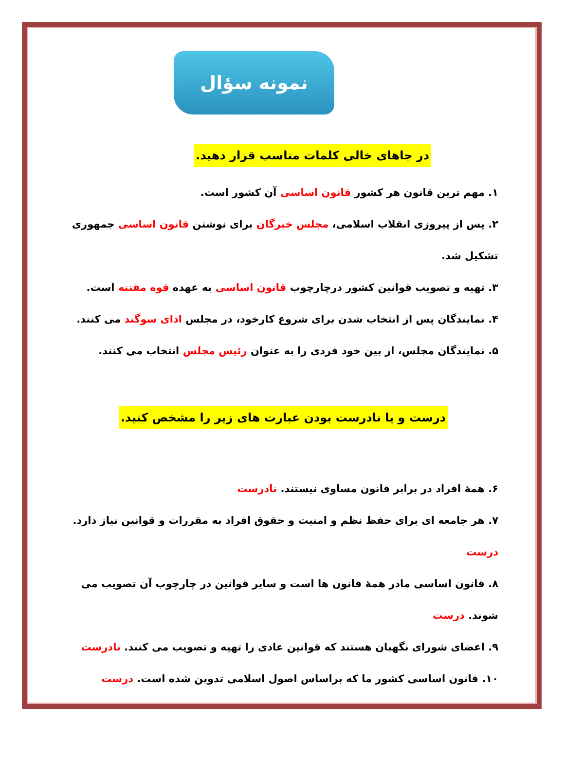نمونه سؤال
در جاهای خالی کلمات مناسب قرار دهید.
۱. مهم ترین قانون هر کشور قانون اساسی آن کشور است.
۲. پس از پیروزی انقلاب اسلامی، مجلس خبرگان برای نوشتن قانون اساسی جمهوری تشکیل شد.
۳. تهیه و تصویب قوانین کشور درچارچوب قانون اساسی به عهده قوه مقننه است.
۴. نمایندگان پس از انتخاب شدن برای شروع کارخود، در مجلس ادای سوگند می کنند.
۵. نمایندگان مجلس، از بین خود فردی را به عنوان رئیس مجلس انتخاب می کنند.
درست و یا نادرست بودن عبارت های زیر را مشخص کنید.
۶. همهٔ افراد در برابر قانون مساوی نیستند. نادرست
۷. هر جامعه ای برای حفظ نظم و امنیت و حقوق افراد به مقررات و قوانین نیاز دارد. درست
۸. قانون اساسی مادر همهٔ قانون ها است و سایر قوانین در چارچوب آن تصویب می شوند. درست
۹. اعضای شورای نگهبان هستند که قوانین عادی را تهیه و تصویب می کنند. نادرست
۱۰. قانون اساسی کشور ما که براساس اصول اسلامی تدوین شده است. درست